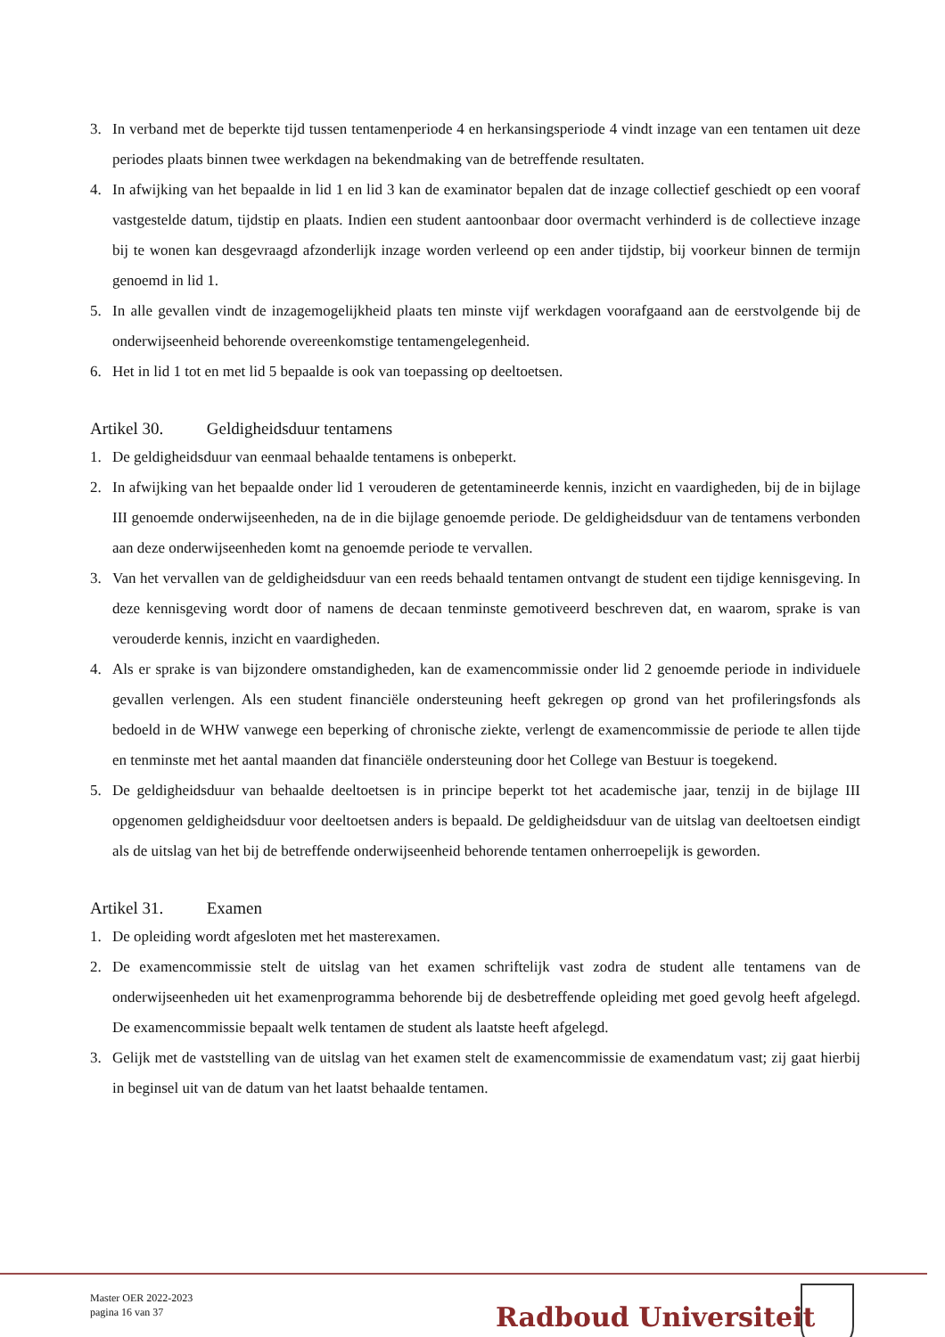3. In verband met de beperkte tijd tussen tentamenperiode 4 en herkansingsperiode 4 vindt inzage van een tentamen uit deze periodes plaats binnen twee werkdagen na bekendmaking van de betreffende resultaten.
4. In afwijking van het bepaalde in lid 1 en lid 3 kan de examinator bepalen dat de inzage collectief geschiedt op een vooraf vastgestelde datum, tijdstip en plaats. Indien een student aantoonbaar door overmacht verhinderd is de collectieve inzage bij te wonen kan desgevraagd afzonderlijk inzage worden verleend op een ander tijdstip, bij voorkeur binnen de termijn genoemd in lid 1.
5. In alle gevallen vindt de inzagemogelijkheid plaats ten minste vijf werkdagen voorafgaand aan de eerstvolgende bij de onderwijseenheid behorende overeenkomstige tentamengelegenheid.
6. Het in lid 1 tot en met lid 5 bepaalde is ook van toepassing op deeltoetsen.
Artikel 30. Geldigheidsduur tentamens
1. De geldigheidsduur van eenmaal behaalde tentamens is onbeperkt.
2. In afwijking van het bepaalde onder lid 1 verouderen de getentamineerde kennis, inzicht en vaardigheden, bij de in bijlage III genoemde onderwijseenheden, na de in die bijlage genoemde periode. De geldigheidsduur van de tentamens verbonden aan deze onderwijseenheden komt na genoemde periode te vervallen.
3. Van het vervallen van de geldigheidsduur van een reeds behaald tentamen ontvangt de student een tijdige kennisgeving. In deze kennisgeving wordt door of namens de decaan tenminste gemotiveerd beschreven dat, en waarom, sprake is van verouderde kennis, inzicht en vaardigheden.
4. Als er sprake is van bijzondere omstandigheden, kan de examencommissie onder lid 2 genoemde periode in individuele gevallen verlengen. Als een student financiële ondersteuning heeft gekregen op grond van het profileringsfonds als bedoeld in de WHW vanwege een beperking of chronische ziekte, verlengt de examencommissie de periode te allen tijde en tenminste met het aantal maanden dat financiële ondersteuning door het College van Bestuur is toegekend.
5. De geldigheidsduur van behaalde deeltoetsen is in principe beperkt tot het academische jaar, tenzij in de bijlage III opgenomen geldigheidsduur voor deeltoetsen anders is bepaald. De geldigheidsduur van de uitslag van deeltoetsen eindigt als de uitslag van het bij de betreffende onderwijseenheid behorende tentamen onherroepelijk is geworden.
Artikel 31. Examen
1. De opleiding wordt afgesloten met het masterexamen.
2. De examencommissie stelt de uitslag van het examen schriftelijk vast zodra de student alle tentamens van de onderwijseenheden uit het examenprogramma behorende bij de desbetreffende opleiding met goed gevolg heeft afgelegd. De examencommissie bepaalt welk tentamen de student als laatste heeft afgelegd.
3. Gelijk met de vaststelling van de uitslag van het examen stelt de examencommissie de examendatum vast; zij gaat hierbij in beginsel uit van de datum van het laatst behaalde tentamen.
Master OER 2022-2023
pagina 16 van 37
Radboud Universiteit